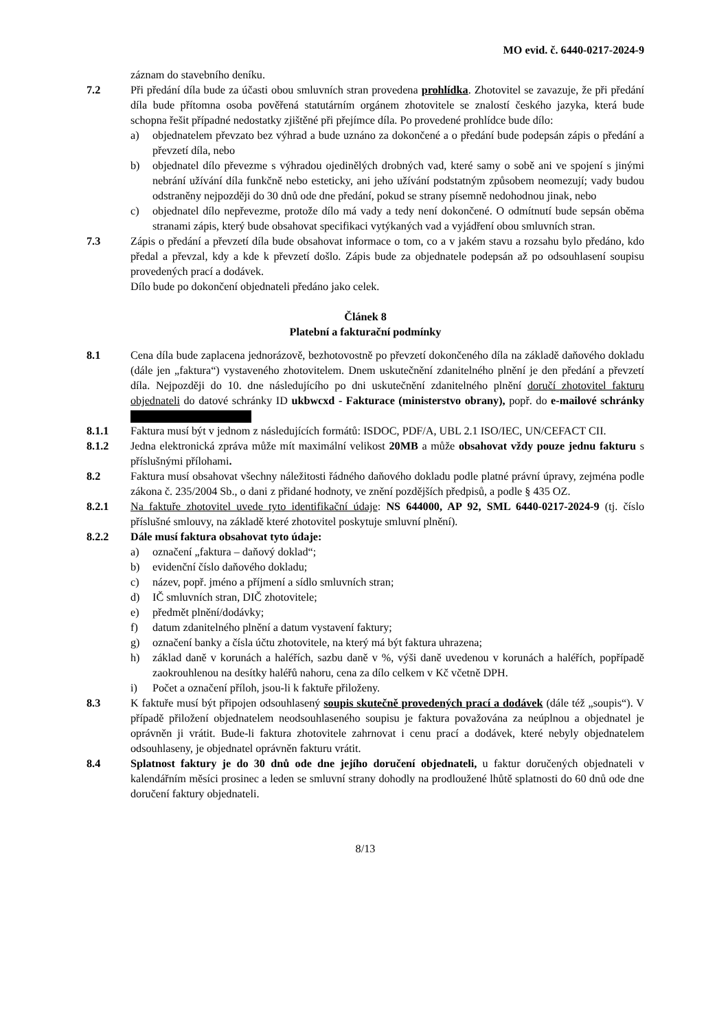MO evid. č. 6440-0217-2024-9
záznam do stavebního deníku.
7.2 Při předání díla bude za účasti obou smluvních stran provedena prohlídka. Zhotovitel se zavazuje, že při předání díla bude přítomna osoba pověřená statutárním orgánem zhotovitele se znalostí českého jazyka, která bude schopna řešit případné nedostatky zjištěné při přejímce díla. Po provedené prohlídce bude dílo:
a) objednatelem převzato bez výhrad a bude uznáno za dokončené a o předání bude podepsán zápis o předání a převzetí díla, nebo
b) objednatel dílo převezme s výhradou ojedinělých drobných vad, které samy o sobě ani ve spojení s jinými nebrání užívání díla funkčně nebo esteticky, ani jeho užívání podstatným způsobem neomezují; vady budou odstraněny nejpozději do 30 dnů ode dne předání, pokud se strany písemně nedohodnou jinak, nebo
c) objednatel dílo nepřevezme, protože dílo má vady a tedy není dokončené. O odmítnutí bude sepsán oběma stranami zápis, který bude obsahovat specifikaci vytýkaných vad a vyjádření obou smluvních stran.
7.3 Zápis o předání a převzetí díla bude obsahovat informace o tom, co a v jakém stavu a rozsahu bylo předáno, kdo předal a převzal, kdy a kde k převzetí došlo. Zápis bude za objednatele podepsán až po odsouhlasení soupisu provedených prací a dodávek.
Dílo bude po dokončení objednateli předáno jako celek.
Článek 8
Platební a fakturační podmínky
8.1 Cena díla bude zaplacena jednorázově, bezhotovostně po převzetí dokončeného díla na základě daňového dokladu (dále jen „faktura“) vystaveného zhotovitelem. Dnem uskutečnění zdanitelného plnění je den předání a převzetí díla. Nejpozději do 10. dne následujícího po dni uskutečnění zdanitelného plnění doručí zhotovitel fakturu objednateli do datové schránky ID ukbwcxd - Fakturace (ministerstvo obrany), popř. do e-mailové schránky
8.1.1 Faktura musí být v jednom z následujících formátů: ISDOC, PDF/A, UBL 2.1 ISO/IEC, UN/CEFACT CII.
8.1.2 Jedna elektronická zpráva může mít maximální velikost 20MB a může obsahovat vždy pouze jednu fakturu s příslušnými přílohami.
8.2 Faktura musí obsahovat všechny náležitosti řádného daňového dokladu podle platné právní úpravy, zejména podle zákona č. 235/2004 Sb., o dani z přidané hodnoty, ve znění pozdějších předpisů, a podle § 435 OZ.
8.2.1 Na faktuře zhotovitel uvede tyto identifikační údaje: NS 644000, AP 92, SML 6440-0217-2024-9 (tj. číslo příslušné smlouvy, na základě které zhotovitel poskytuje smluvní plnění).
8.2.2 Dále musí faktura obsahovat tyto údaje:
a) označení „faktura – daňový doklad“;
b) evidenční číslo daňového dokladu;
c) název, popř. jméno a příjmení a sídlo smluvních stran;
d) IČ smluvních stran, DIČ zhotovitele;
e) předmět plnění/dodávky;
f) datum zdanitelného plnění a datum vystavení faktury;
g) označení banky a čísla účtu zhotovitele, na který má být faktura uhrazena;
h) základ daně v korunách a haléřích, sazbu daně v %, výši daně uvedenou v korunách a haléřích, popřípadě zaokrouhlenou na desítky haléřů nahoru, cena za dílo celkem v Kč včetně DPH.
i) Počet a označení příloh, jsou-li k faktuře přiloženy.
8.3 K faktuře musí být připojen odsouhlasený soupis skutečně provedených prací a dodávek (dále též „soupis“). V případě přiložení objednatelem neodsouhlaseného soupisu je faktura považována za neúplnou a objednatel je oprávněn ji vrátit. Bude-li faktura zhotovitele zahrnovat i cenu prací a dodávek, které nebyly objednatelem odsouhlaseny, je objednatel oprávněn fakturu vrátit.
8.4 Splatnost faktury je do 30 dnů ode dne jejího doručení objednateli, u faktur doručených objednateli v kalendářním měsíci prosinec a leden se smluvní strany dohodly na prodloužené lhůtě splatnosti do 60 dnů ode dne doručení faktury objednateli.
8/13